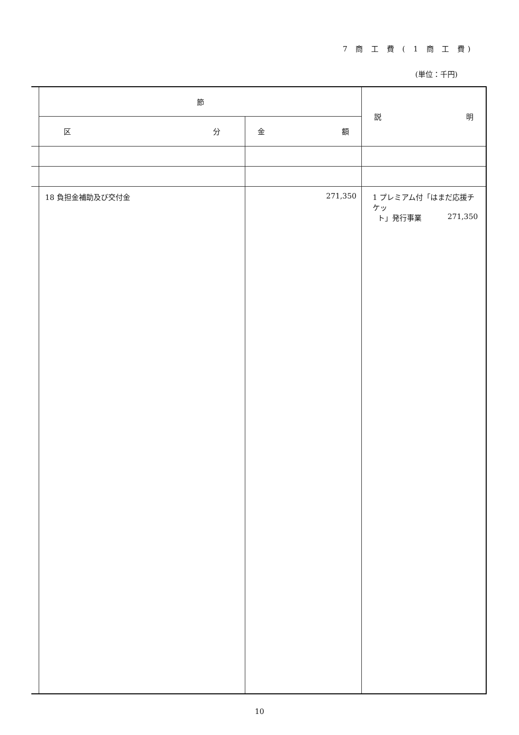7 商 工 費 ( 1 商 工 費)
(単位：千円)
| | 節 | | 説 明 |
| | 区 分 | 金 額 | |
| | 18 負担金補助及び交付金 | 271,350 | 1 プレミアム付「はまだ応援チケッ ト」発行事業 271,350 |
10